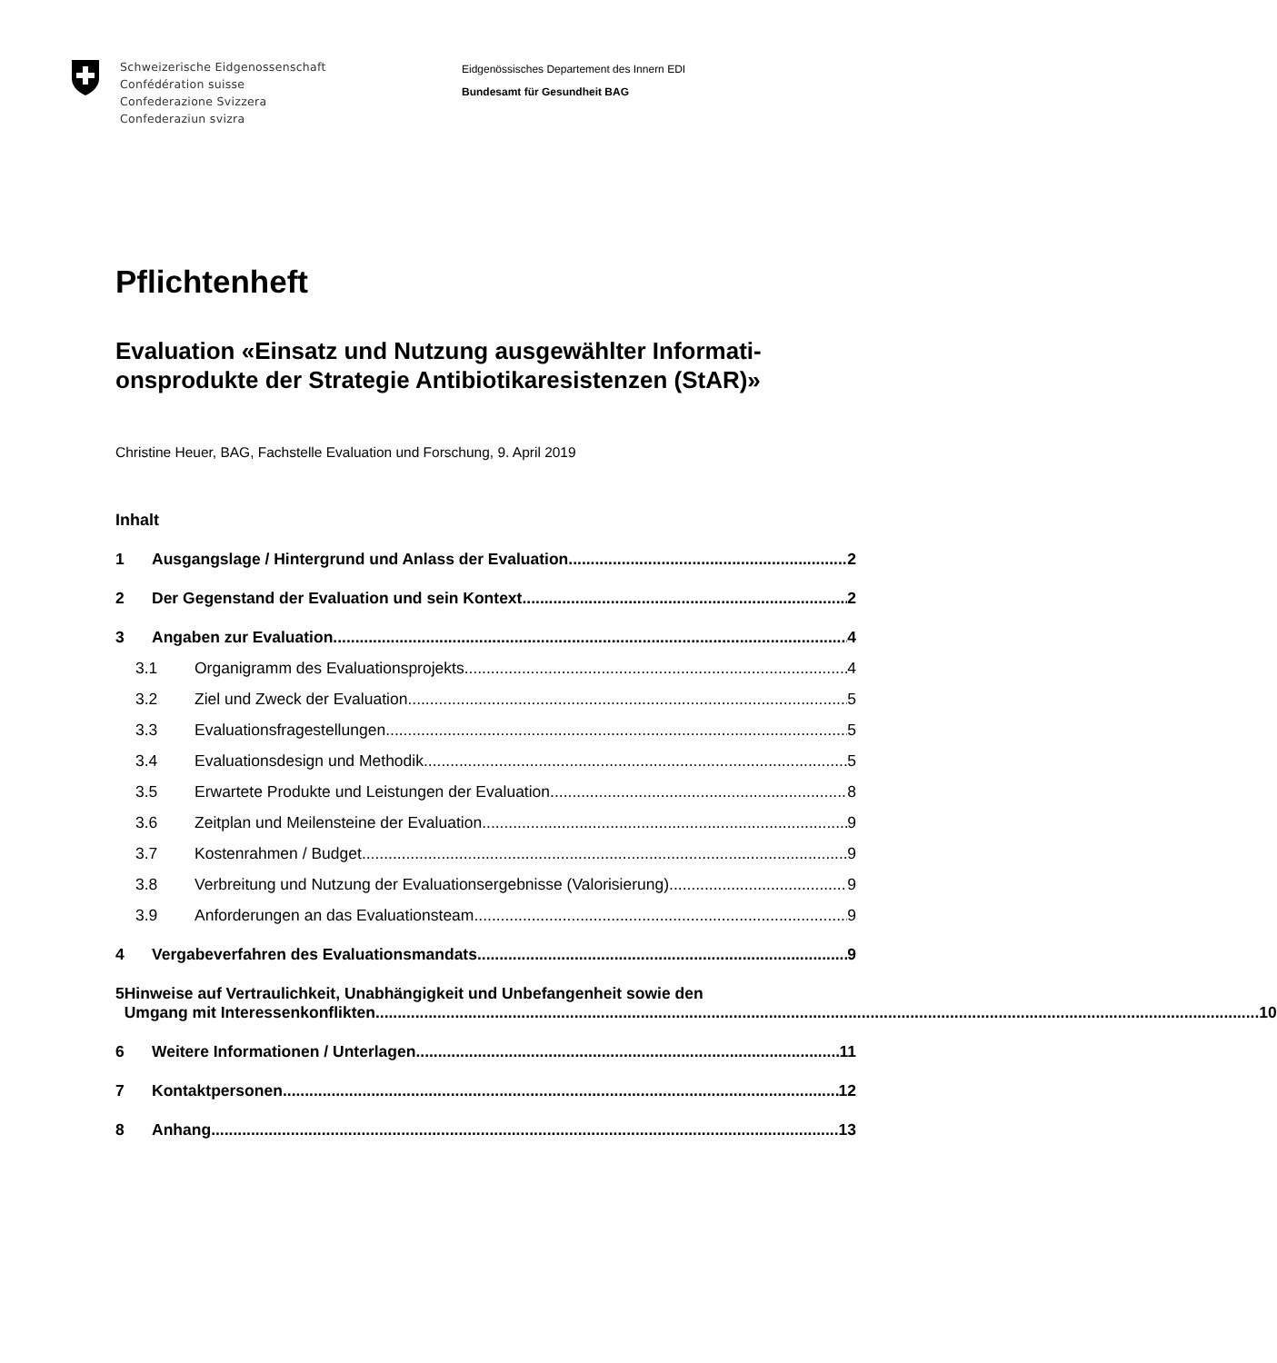Schweizerische Eidgenossenschaft
Confédération suisse
Confederazione Svizzera
Confederaziun svizra
Eidgenössisches Departement des Innern EDI
Bundesamt für Gesundheit BAG
Pflichtenheft
Evaluation «Einsatz und Nutzung ausgewählter Informati-onsprodukte der Strategie Antibiotikaresistenzen (StAR)»
Christine Heuer, BAG, Fachstelle Evaluation und Forschung, 9. April 2019
Inhalt
1 Ausgangslage / Hintergrund und Anlass der Evaluation 2
2 Der Gegenstand der Evaluation und sein Kontext 2
3 Angaben zur Evaluation 4
3.1 Organigramm des Evaluationsprojekts 4
3.2 Ziel und Zweck der Evaluation 5
3.3 Evaluationsfragestellungen 5
3.4 Evaluationsdesign und Methodik 5
3.5 Erwartete Produkte und Leistungen der Evaluation 8
3.6 Zeitplan und Meilensteine der Evaluation 9
3.7 Kostenrahmen / Budget 9
3.8 Verbreitung und Nutzung der Evaluationsergebnisse (Valorisierung) 9
3.9 Anforderungen an das Evaluationsteam 9
4 Vergabeverfahren des Evaluationsmandats 9
5 Hinweise auf Vertraulichkeit, Unabhängigkeit und Unbefangenheit sowie den
Umgang mit Interessenkonflikten 10
6 Weitere Informationen / Unterlagen 11
7 Kontaktpersonen 12
8 Anhang 13